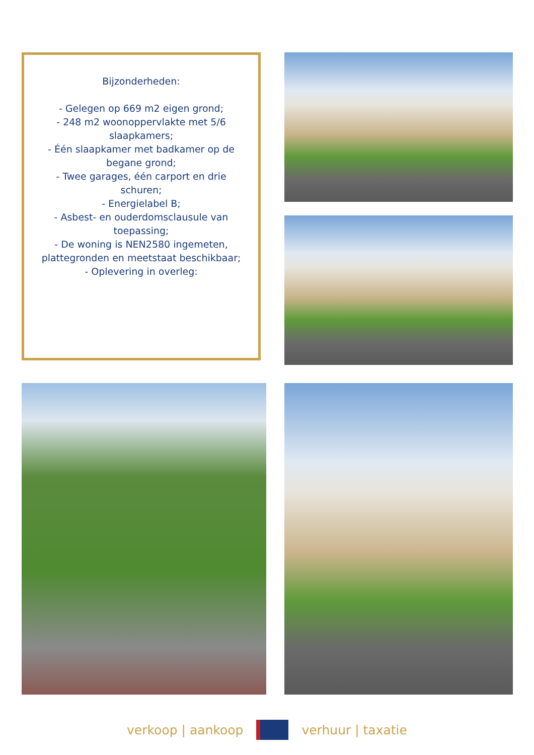Bijzonderheden:
- Gelegen op 669 m2 eigen grond;
- 248 m2 woonoppervlakte met 5/6 slaapkamers;
- Één slaapkamer met badkamer op de begane grond;
- Twee garages, één carport en drie schuren;
- Energielabel B;
- Asbest- en ouderdomsclausule van toepassing;
- De woning is NEN2580 ingemeten, plattegronden en meetstaat beschikbaar;
- Oplevering in overleg:
verkoop | aankoop verhuur | taxatie